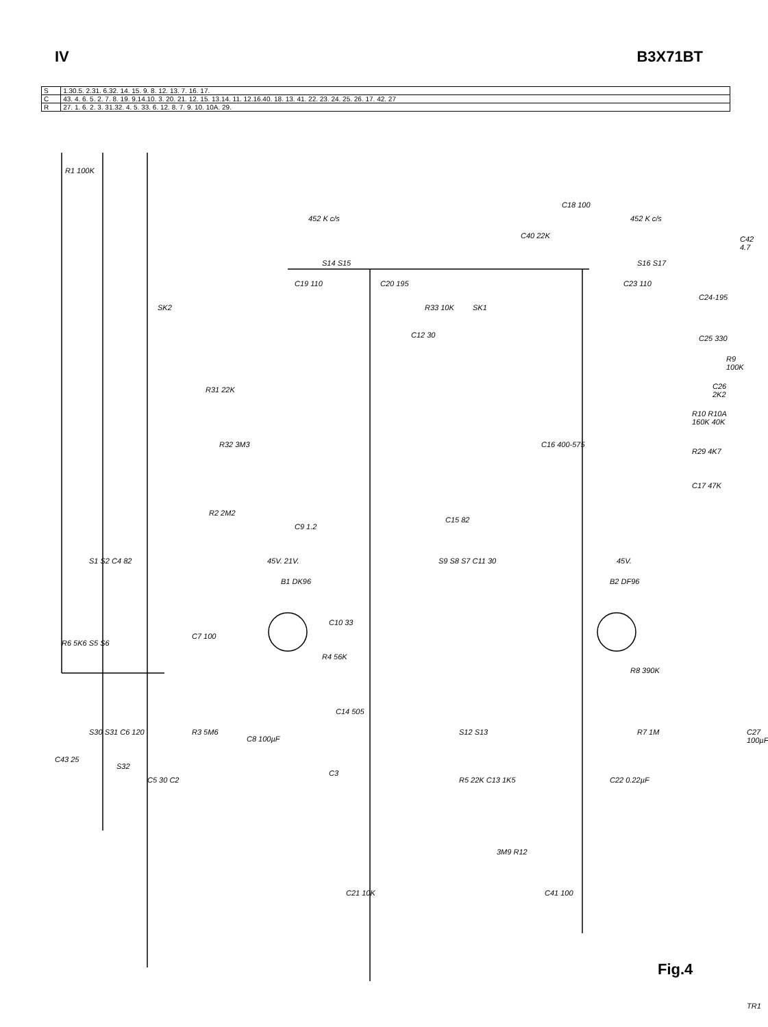IV B3X71BT
| S | 1.30.5. 2.31. 6.32. 14. 15. 9. 8. 12. 13. 7. 16. 17. |
| C | 43. 4. 6. 5. 2. 7. 8. 19. 9.14.10. 3. 20. 21. 12. 15. 13.14. 11. 12.16.40. 18. 13. 41. 22. 23. 24. 25. 26. 17. 42. 27 |
| R | 27. 1. 6. 2. 3. 31.32. 4. 5. 33. 6. 12. 8. 7. 9. 10. 10A. 29. |
R1 100K
SK2
452 K c/s 452 K c/s
S14 S15
SK1 R33 10K
C12 30
C18 100
C40 22K
S16 S17
C24-195
C19 110 C20 195 C23 110
C25 330
R9 100K
C26 2K2
R10 R10A 160K 40K
R29 4K7
C17 47K
C42 4.7
R31 22K
R32 3M3 C16 400-575
R2 2M2
C9 1.2
C15 82
S1 S2 C4 82 S9 S8 S7 C11 30 45V. 21V.
B1 DK96 B2 DF96
45V.
C10 33
R6 5K6 S5 S6
C7 100
R4 56K
R8 390K
S30 S31 C6 120
C43 25
R3 5M6
C8 100µF
C14 505
S12 S13 R7 1M C27 100µF
S32
C5 30 C2
C3
R5 22K C13 1K5 C22 0.22µF
3M9 R12
C21 10K C41 100
Fig.4
TR1